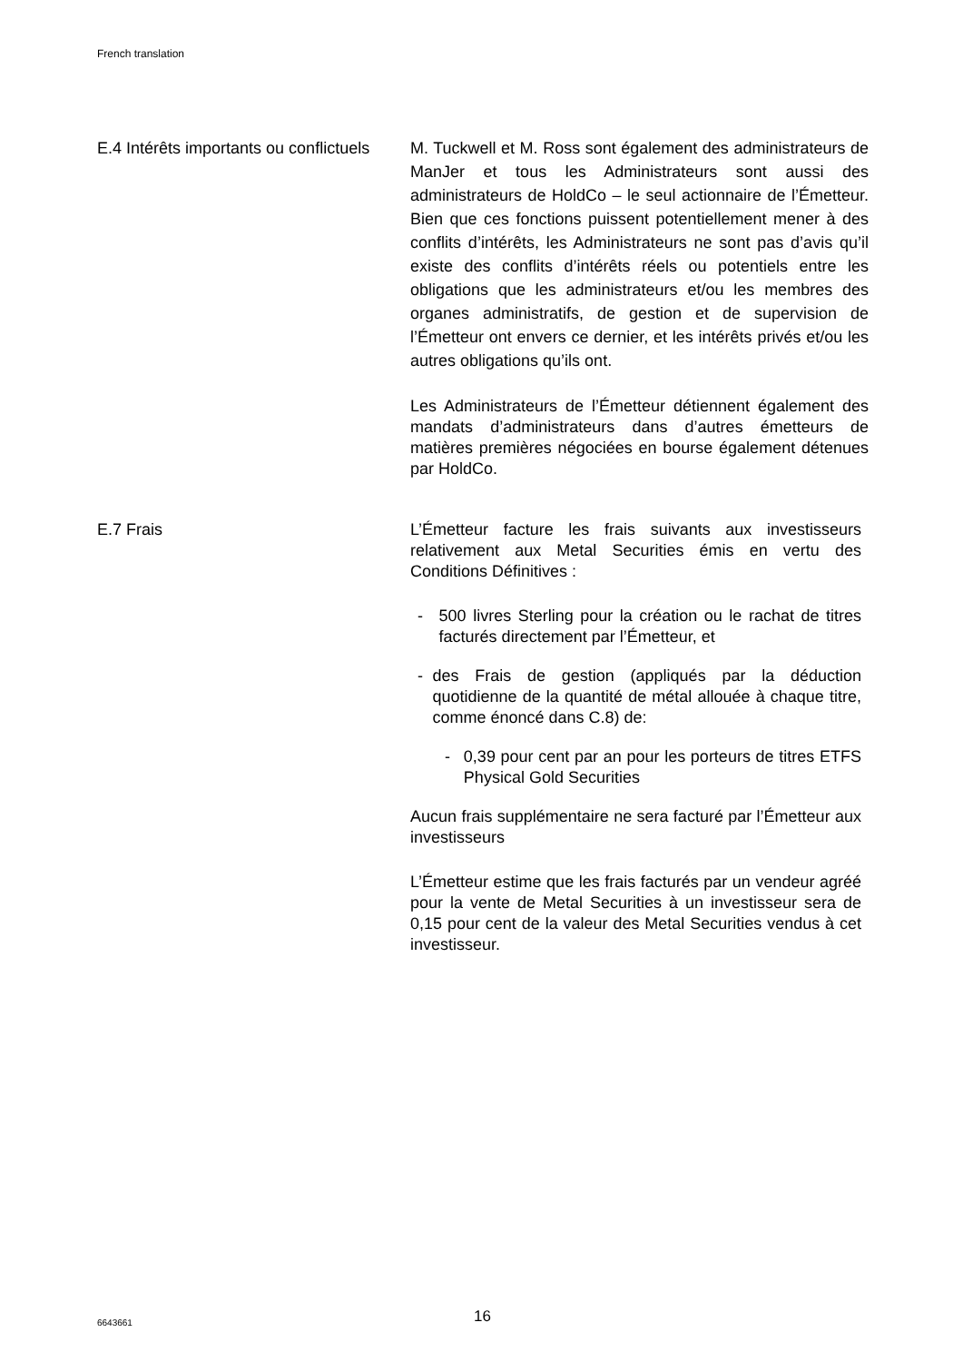French translation
E.4 Intérêts importants ou conflictuels
M. Tuckwell et M. Ross sont également des administrateurs de ManJer et tous les Administrateurs sont aussi des administrateurs de HoldCo – le seul actionnaire de l’Émetteur. Bien que ces fonctions puissent potentiellement mener à des conflits d’intérêts, les Administrateurs ne sont pas d’avis qu’il existe des conflits d’intérêts réels ou potentiels entre les obligations que les administrateurs et/ou les membres des organes administratifs, de gestion et de supervision de l’Émetteur ont envers ce dernier, et les intérêts privés et/ou les autres obligations qu’ils ont.
Les Administrateurs de l’Émetteur détiennent également des mandats d’administrateurs dans d’autres émetteurs de matières premières négociées en bourse également détenues par HoldCo.
E.7 Frais L’Émetteur facture les frais suivants aux investisseurs relativement aux Metal Securities émis en vertu des Conditions Définitives :
- 500 livres Sterling pour la création ou le rachat de titres facturés directement par l’Émetteur, et
- des Frais de gestion (appliqués par la déduction quotidienne de la quantité de métal allouée à chaque titre, comme énoncé dans C.8) de:
- 0,39 pour cent par an pour les porteurs de titres ETFS Physical Gold Securities
Aucun frais supplémentaire ne sera facturé par l’Émetteur aux investisseurs
L’Émetteur estime que les frais facturés par un vendeur agréé pour la vente de Metal Securities à un investisseur sera de 0,15 pour cent de la valeur des Metal Securities vendus à cet investisseur.
6643661 16